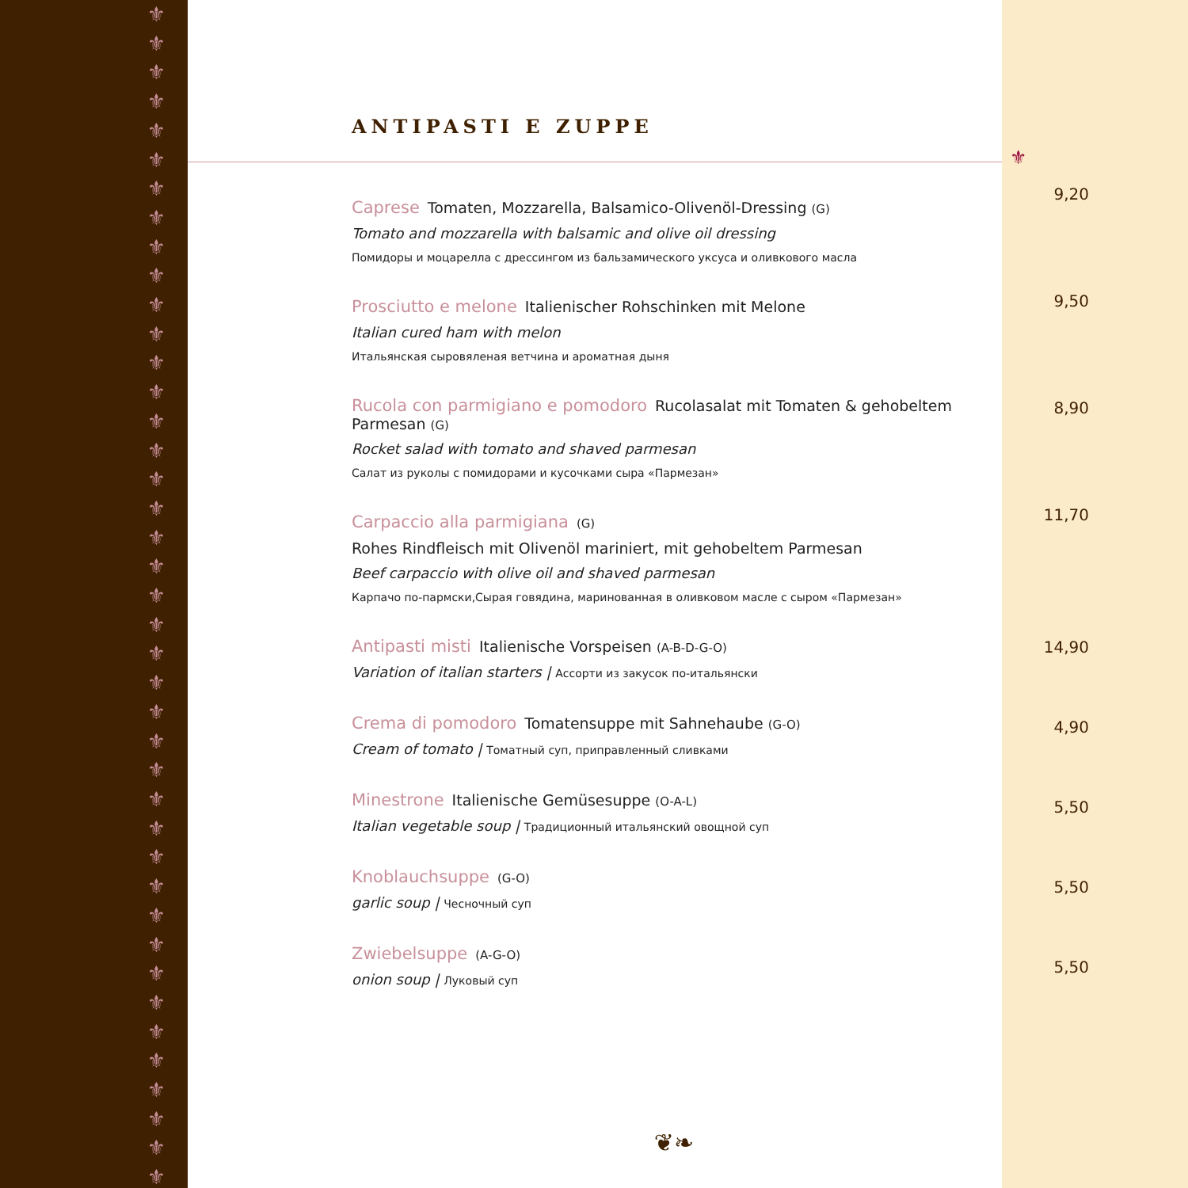⚜
⚜
⚜
⚜
⚜
⚜
⚜
⚜
⚜
⚜
⚜
⚜
⚜
⚜
⚜
⚜
⚜
⚜
⚜
⚜
⚜
⚜
⚜
⚜
⚜
⚜
⚜
⚜
⚜
⚜
⚜
⚜
⚜
⚜
⚜
⚜
⚜
⚜
⚜
⚜
⚜
ANTIPASTI E ZUPPE
Caprese Tomaten, Mozzarella, Balsamico-Olivenöl-Dressing (G)
Tomato and mozzarella with balsamic and olive oil dressing
Помидоры и моцарелла с дрессингом из бальзамического уксуса и оливкового масла
Prosciutto e melone Italienischer Rohschinken mit Melone
Italian cured ham with melon
Итальянская сыровяленая ветчина и ароматная дыня
Rucola con parmigiano e pomodoro Rucolasalat mit Tomaten & gehobeltem Parmesan (G)
Rocket salad with tomato and shaved parmesan
Салат из руколы с помидорами и кусочками сыра «Пармезан»
Carpaccio alla parmigiana (G)
Rohes Rindfleisch mit Olivenöl mariniert, mit gehobeltem Parmesan
Beef carpaccio with olive oil and shaved parmesan
Карпачо по-пармски,Сырая говядина, маринованная в оливковом масле с сыром «Пармезан»
Antipasti misti Italienische Vorspeisen (A-B-D-G-O)
Variation of italian starters | Ассорти из закусок по-итальянски
Crema di pomodoro Tomatensuppe mit Sahnehaube (G-O)
Cream of tomato | Томатный суп, приправленный сливками
Minestrone Italienische Gemüsesuppe (O-A-L)
Italian vegetable soup | Традиционный итальянский овощной суп
Knoblauchsuppe (G-O)
garlic soup | Чесночный суп
Zwiebelsuppe (A-G-O)
onion soup | Луковый суп
❦❧
⚜
9,20
9,50
8,90
11,70
14,90
4,90
5,50
5,50
5,50